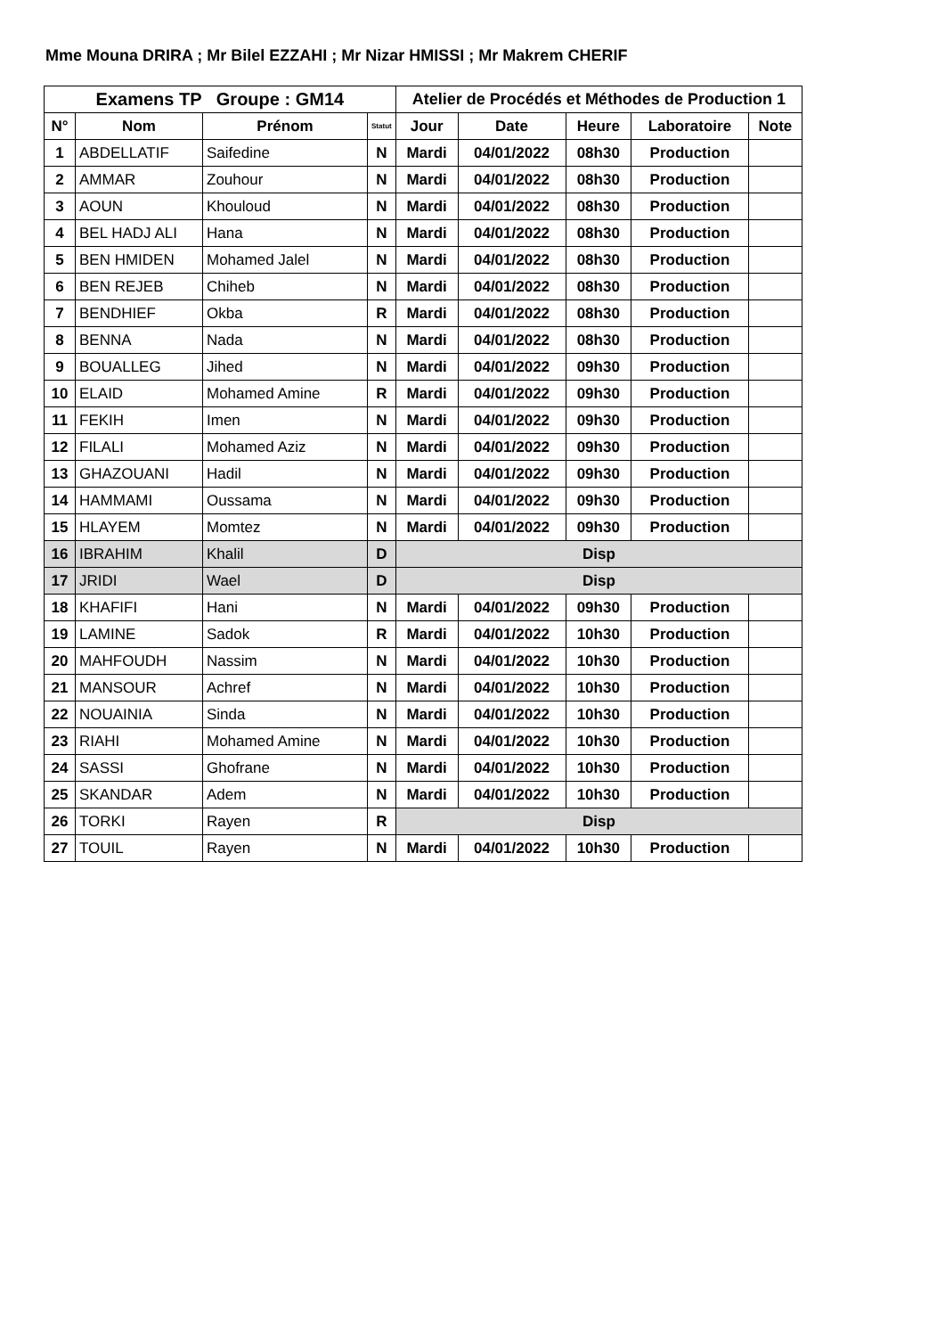Mme Mouna DRIRA ; Mr Bilel EZZAHI ; Mr Nizar HMISSI ; Mr Makrem CHERIF
| Examens TP Groupe : GM14 | | | | Atelier de Procédés et Méthodes de Production 1 | | | | |
| --- | --- | --- | --- | --- | --- | --- | --- | --- |
| N° | Nom | Prénom | Statut | Jour | Date | Heure | Laboratoire | Note |
| 1 | ABDELLATIF | Saifedine | N | Mardi | 04/01/2022 | 08h30 | Production | |
| 2 | AMMAR | Zouhour | N | Mardi | 04/01/2022 | 08h30 | Production | |
| 3 | AOUN | Khouloud | N | Mardi | 04/01/2022 | 08h30 | Production | |
| 4 | BEL HADJ ALI | Hana | N | Mardi | 04/01/2022 | 08h30 | Production | |
| 5 | BEN HMIDEN | Mohamed Jalel | N | Mardi | 04/01/2022 | 08h30 | Production | |
| 6 | BEN REJEB | Chiheb | N | Mardi | 04/01/2022 | 08h30 | Production | |
| 7 | BENDHIEF | Okba | R | Mardi | 04/01/2022 | 08h30 | Production | |
| 8 | BENNA | Nada | N | Mardi | 04/01/2022 | 08h30 | Production | |
| 9 | BOUALLEG | Jihed | N | Mardi | 04/01/2022 | 09h30 | Production | |
| 10 | ELAID | Mohamed Amine | R | Mardi | 04/01/2022 | 09h30 | Production | |
| 11 | FEKIH | Imen | N | Mardi | 04/01/2022 | 09h30 | Production | |
| 12 | FILALI | Mohamed Aziz | N | Mardi | 04/01/2022 | 09h30 | Production | |
| 13 | GHAZOUANI | Hadil | N | Mardi | 04/01/2022 | 09h30 | Production | |
| 14 | HAMMAMI | Oussama | N | Mardi | 04/01/2022 | 09h30 | Production | |
| 15 | HLAYEM | Momtez | N | Mardi | 04/01/2022 | 09h30 | Production | |
| 16 | IBRAHIM | Khalil | D | Disp | | | | |
| 17 | JRIDI | Wael | D | Disp | | | | |
| 18 | KHAFIFI | Hani | N | Mardi | 04/01/2022 | 09h30 | Production | |
| 19 | LAMINE | Sadok | R | Mardi | 04/01/2022 | 10h30 | Production | |
| 20 | MAHFOUDH | Nassim | N | Mardi | 04/01/2022 | 10h30 | Production | |
| 21 | MANSOUR | Achref | N | Mardi | 04/01/2022 | 10h30 | Production | |
| 22 | NOUAINIA | Sinda | N | Mardi | 04/01/2022 | 10h30 | Production | |
| 23 | RIAHI | Mohamed Amine | N | Mardi | 04/01/2022 | 10h30 | Production | |
| 24 | SASSI | Ghofrane | N | Mardi | 04/01/2022 | 10h30 | Production | |
| 25 | SKANDAR | Adem | N | Mardi | 04/01/2022 | 10h30 | Production | |
| 26 | TORKI | Rayen | R | Disp | | | | |
| 27 | TOUIL | Rayen | N | Mardi | 04/01/2022 | 10h30 | Production | |